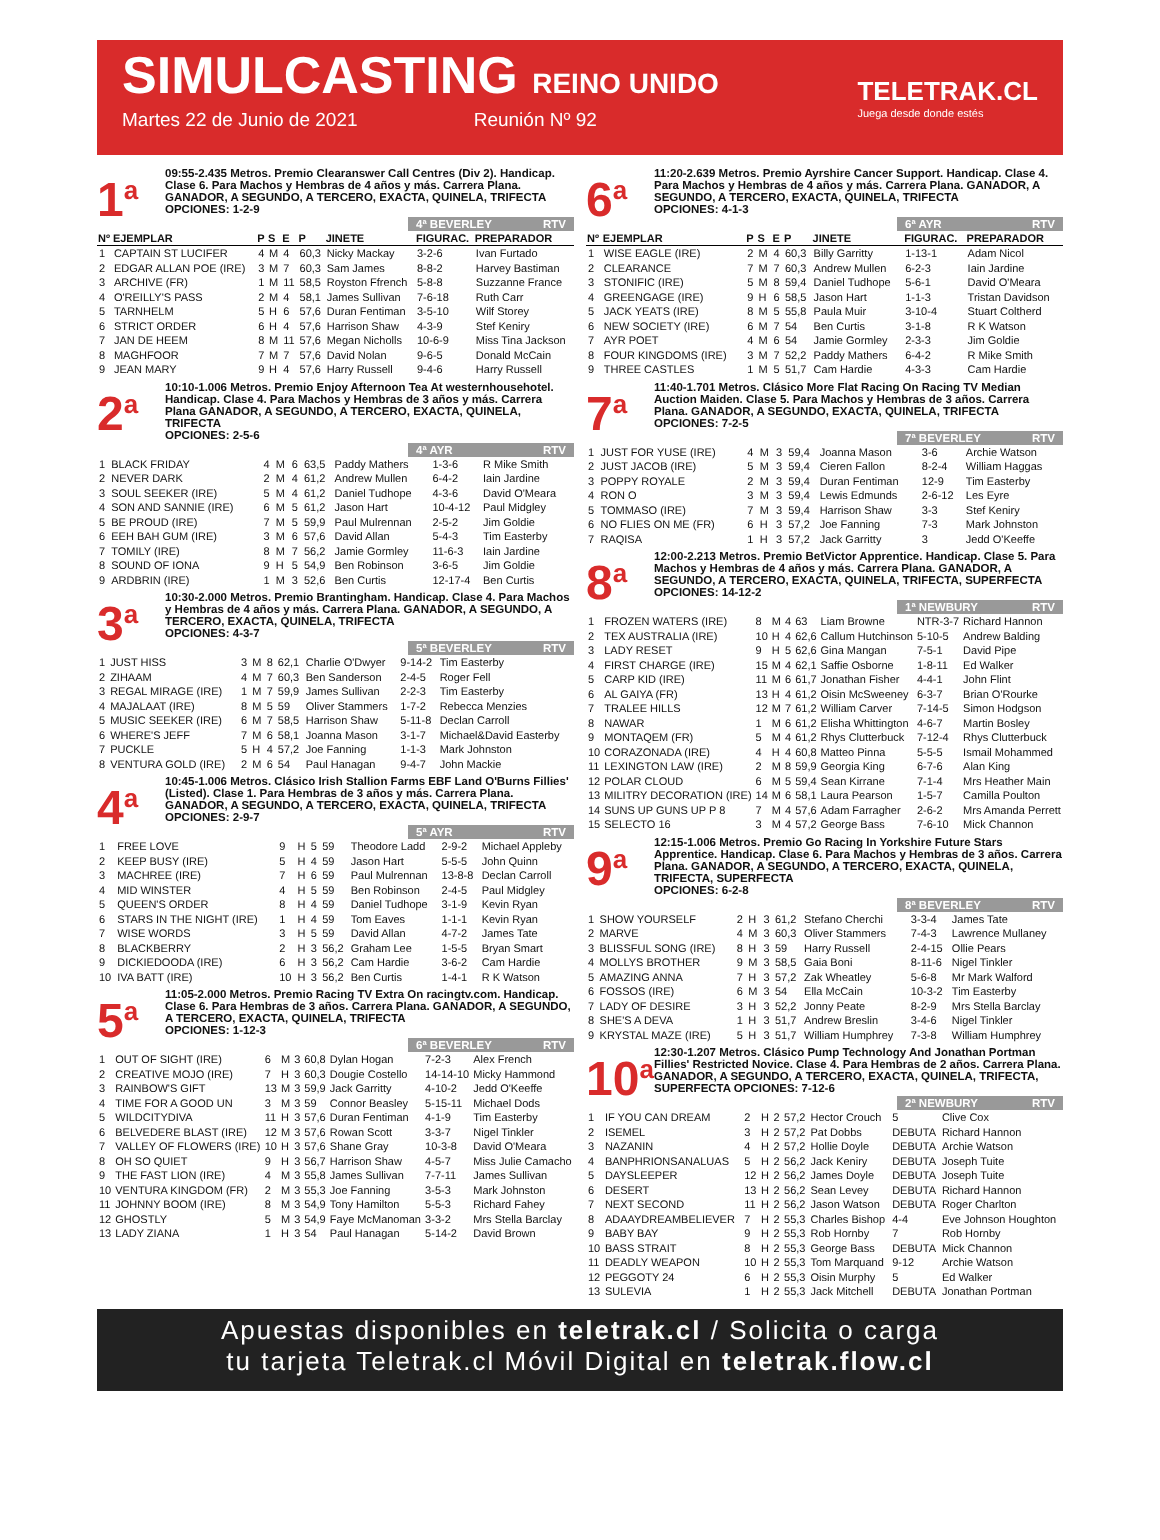SIMULCASTING REINO UNIDO
Martes 22 de Junio de 2021 Reunión Nº 92
TELETRAK.CL
Juega desde donde estés
1<sup>a</sup>
09:55-2.435 Metros. Premio Clearanswer Call Centres (Div 2). Handicap. Clase 6. Para Machos y Hembras de 4 años y más. Carrera Plana. GANADOR, A SEGUNDO, A TERCERO, EXACTA, QUINELA, TRIFECTA
OPCIONES: 1-2-9
4ª BEVERLEY RTV
| Nº | EJEMPLAR | P | S | E | P | JINETE | FIGURAC. | PREPARADOR |
| --- | --- | --- | --- | --- | --- | --- | --- | --- |
| 1 | CAPTAIN ST LUCIFER | 4 | M | 4 | 60,3 | Nicky Mackay | 3-2-6 | Ivan Furtado |
| 2 | EDGAR ALLAN POE (IRE) | 3 | M | 7 | 60,3 | Sam James | 8-8-2 | Harvey Bastiman |
| 3 | ARCHIVE (FR) | 1 | M | 11 | 58,5 | Royston Ffrench | 5-8-8 | Suzzanne France |
| 4 | O'REILLY'S PASS | 2 | M | 4 | 58,1 | James Sullivan | 7-6-18 | Ruth Carr |
| 5 | TARNHELM | 5 | H | 6 | 57,6 | Duran Fentiman | 3-5-10 | Wilf Storey |
| 6 | STRICT ORDER | 6 | H | 4 | 57,6 | Harrison Shaw | 4-3-9 | Stef Keniry |
| 7 | JAN DE HEEM | 8 | M | 11 | 57,6 | Megan Nicholls | 10-6-9 | Miss Tina Jackson |
| 8 | MAGHFOOR | 7 | M | 7 | 57,6 | David Nolan | 9-6-5 | Donald McCain |
| 9 | JEAN MARY | 9 | H | 4 | 57,6 | Harry Russell | 9-4-6 | Harry Russell |
2<sup>a</sup>
10:10-1.006 Metros. Premio Enjoy Afternoon Tea At westernhousehotel. Handicap. Clase 4. Para Machos y Hembras de 3 años y más. Carrera Plana GANADOR, A SEGUNDO, A TERCERO, EXACTA, QUINELA, TRIFECTA
OPCIONES: 2-5-6
4ª AYR RTV
| 1 | BLACK FRIDAY | 4 | M | 6 | 63,5 | Paddy Mathers | 1-3-6 | R Mike Smith |
| 2 | NEVER DARK | 2 | M | 4 | 61,2 | Andrew Mullen | 6-4-2 | Iain Jardine |
| 3 | SOUL SEEKER (IRE) | 5 | M | 4 | 61,2 | Daniel Tudhope | 4-3-6 | David O'Meara |
| 4 | SON AND SANNIE (IRE) | 6 | M | 5 | 61,2 | Jason Hart | 10-4-12 | Paul Midgley |
| 5 | BE PROUD (IRE) | 7 | M | 5 | 59,9 | Paul Mulrennan | 2-5-2 | Jim Goldie |
| 6 | EEH BAH GUM (IRE) | 3 | M | 6 | 57,6 | David Allan | 5-4-3 | Tim Easterby |
| 7 | TOMILY (IRE) | 8 | M | 7 | 56,2 | Jamie Gormley | 11-6-3 | Iain Jardine |
| 8 | SOUND OF IONA | 9 | H | 5 | 54,9 | Ben Robinson | 3-6-5 | Jim Goldie |
| 9 | ARDBRIN (IRE) | 1 | M | 3 | 52,6 | Ben Curtis | 12-17-4 | Ben Curtis |
3<sup>a</sup>
10:30-2.000 Metros. Premio Brantingham. Handicap. Clase 4. Para Machos y Hembras de 4 años y más. Carrera Plana. GANADOR, A SEGUNDO, A TERCERO, EXACTA, QUINELA, TRIFECTA
OPCIONES: 4-3-7
5ª BEVERLEY RTV
| 1 | JUST HISS | 3 | M | 8 | 62,1 | Charlie O'Dwyer | 9-14-2 | Tim Easterby |
| 2 | ZIHAAM | 4 | M | 7 | 60,3 | Ben Sanderson | 2-4-5 | Roger Fell |
| 3 | REGAL MIRAGE (IRE) | 1 | M | 7 | 59,9 | James Sullivan | 2-2-3 | Tim Easterby |
| 4 | MAJALAAT (IRE) | 8 | M | 5 | 59 | Oliver Stammers | 1-7-2 | Rebecca Menzies |
| 5 | MUSIC SEEKER (IRE) | 6 | M | 7 | 58,5 | Harrison Shaw | 5-11-8 | Declan Carroll |
| 6 | WHERE'S JEFF | 7 | M | 6 | 58,1 | Joanna Mason | 3-1-7 | Michael&David Easterby |
| 7 | PUCKLE | 5 | H | 4 | 57,2 | Joe Fanning | 1-1-3 | Mark Johnston |
| 8 | VENTURA GOLD (IRE) | 2 | M | 6 | 54 | Paul Hanagan | 9-4-7 | John Mackie |
4<sup>a</sup>
10:45-1.006 Metros. Clásico Irish Stallion Farms EBF Land O'Burns Fillies' (Listed). Clase 1. Para Hembras de 3 años y más. Carrera Plana. GANADOR, A SEGUNDO, A TERCERO, EXACTA, QUINELA, TRIFECTA
OPCIONES: 2-9-7
5ª AYR RTV
| 1 | FREE LOVE | 9 | H | 5 | 59 | Theodore Ladd | 2-9-2 | Michael Appleby |
| 2 | KEEP BUSY (IRE) | 5 | H | 4 | 59 | Jason Hart | 5-5-5 | John Quinn |
| 3 | MACHREE (IRE) | 7 | H | 6 | 59 | Paul Mulrennan | 13-8-8 | Declan Carroll |
| 4 | MID WINSTER | 4 | H | 5 | 59 | Ben Robinson | 2-4-5 | Paul Midgley |
| 5 | QUEEN'S ORDER | 8 | H | 4 | 59 | Daniel Tudhope | 3-1-9 | Kevin Ryan |
| 6 | STARS IN THE NIGHT (IRE) | 1 | H | 4 | 59 | Tom Eaves | 1-1-1 | Kevin Ryan |
| 7 | WISE WORDS | 3 | H | 5 | 59 | David Allan | 4-7-2 | James Tate |
| 8 | BLACKBERRY | 2 | H | 3 | 56,2 | Graham Lee | 1-5-5 | Bryan Smart |
| 9 | DICKIEDOODA (IRE) | 6 | H | 3 | 56,2 | Cam Hardie | 3-6-2 | Cam Hardie |
| 10 | IVA BATT (IRE) | 10 | H | 3 | 56,2 | Ben Curtis | 1-4-1 | R K Watson |
5<sup>a</sup>
11:05-2.000 Metros. Premio Racing TV Extra On racingtv.com. Handicap. Clase 6. Para Hembras de 3 años. Carrera Plana. GANADOR, A SEGUNDO, A TERCERO, EXACTA, QUINELA, TRIFECTA
OPCIONES: 1-12-3
6ª BEVERLEY RTV
| 1 | OUT OF SIGHT (IRE) | 6 | M | 3 | 60,8 | Dylan Hogan | 7-2-3 | Alex French |
| 2 | CREATIVE MOJO (IRE) | 7 | H | 3 | 60,3 | Dougie Costello | 14-14-10 | Micky Hammond |
| 3 | RAINBOW'S GIFT | 13 | M | 3 | 59,9 | Jack Garritty | 4-10-2 | Jedd O'Keeffe |
| 4 | TIME FOR A GOOD UN | 3 | M | 3 | 59 | Connor Beasley | 5-15-11 | Michael Dods |
| 5 | WILDCITYDIVA | 11 | H | 3 | 57,6 | Duran Fentiman | 4-1-9 | Tim Easterby |
| 6 | BELVEDERE BLAST (IRE) | 12 | M | 3 | 57,6 | Rowan Scott | 3-3-7 | Nigel Tinkler |
| 7 | VALLEY OF FLOWERS (IRE) | 10 | H | 3 | 57,6 | Shane Gray | 10-3-8 | David O'Meara |
| 8 | OH SO QUIET | 9 | H | 3 | 56,7 | Harrison Shaw | 4-5-7 | Miss Julie Camacho |
| 9 | THE FAST LION (IRE) | 4 | M | 3 | 55,8 | James Sullivan | 7-7-11 | James Sullivan |
| 10 | VENTURA KINGDOM (FR) | 2 | M | 3 | 55,3 | Joe Fanning | 3-5-3 | Mark Johnston |
| 11 | JOHNNY BOOM (IRE) | 8 | M | 3 | 54,9 | Tony Hamilton | 5-5-3 | Richard Fahey |
| 12 | GHOSTLY | 5 | M | 3 | 54,9 | Faye McManoman | 3-3-2 | Mrs Stella Barclay |
| 13 | LADY ZIANA | 1 | H | 3 | 54 | Paul Hanagan | 5-14-2 | David Brown |
6<sup>a</sup>
11:20-2.639 Metros. Premio Ayrshire Cancer Support. Handicap. Clase 4. Para Machos y Hembras de 4 años y más. Carrera Plana. GANADOR, A SEGUNDO, A TERCERO, EXACTA, QUINELA, TRIFECTA
OPCIONES: 4-1-3
6ª AYR RTV
| Nº | EJEMPLAR | P | S | E | P | JINETE | FIGURAC. | PREPARADOR |
| --- | --- | --- | --- | --- | --- | --- | --- | --- |
| 1 | WISE EAGLE (IRE) | 2 | M | 4 | 60,3 | Billy Garritty | 1-13-1 | Adam Nicol |
| 2 | CLEARANCE | 7 | M | 7 | 60,3 | Andrew Mullen | 6-2-3 | Iain Jardine |
| 3 | STONIFIC (IRE) | 5 | M | 8 | 59,4 | Daniel Tudhope | 5-6-1 | David O'Meara |
| 4 | GREENGAGE (IRE) | 9 | H | 6 | 58,5 | Jason Hart | 1-1-3 | Tristan Davidson |
| 5 | JACK YEATS (IRE) | 8 | M | 5 | 55,8 | Paula Muir | 3-10-4 | Stuart Coltherd |
| 6 | NEW SOCIETY (IRE) | 6 | M | 7 | 54 | Ben Curtis | 3-1-8 | R K Watson |
| 7 | AYR POET | 4 | M | 6 | 54 | Jamie Gormley | 2-3-3 | Jim Goldie |
| 8 | FOUR KINGDOMS (IRE) | 3 | M | 7 | 52,2 | Paddy Mathers | 6-4-2 | R Mike Smith |
| 9 | THREE CASTLES | 1 | M | 5 | 51,7 | Cam Hardie | 4-3-3 | Cam Hardie |
7<sup>a</sup>
11:40-1.701 Metros. Clásico More Flat Racing On Racing TV Median Auction Maiden. Clase 5. Para Machos y Hembras de 3 años. Carrera Plana. GANADOR, A SEGUNDO, EXACTA, QUINELA, TRIFECTA
OPCIONES: 7-2-5
7ª BEVERLEY RTV
| 1 | JUST FOR YUSE (IRE) | 4 | M | 3 | 59,4 | Joanna Mason | 3-6 | Archie Watson |
| 2 | JUST JACOB (IRE) | 5 | M | 3 | 59,4 | Cieren Fallon | 8-2-4 | William Haggas |
| 3 | POPPY ROYALE | 2 | M | 3 | 59,4 | Duran Fentiman | 12-9 | Tim Easterby |
| 4 | RON O | 3 | M | 3 | 59,4 | Lewis Edmunds | 2-6-12 | Les Eyre |
| 5 | TOMMASO (IRE) | 7 | M | 3 | 59,4 | Harrison Shaw | 3-3 | Stef Keniry |
| 6 | NO FLIES ON ME (FR) | 6 | H | 3 | 57,2 | Joe Fanning | 7-3 | Mark Johnston |
| 7 | RAQISA | 1 | H | 3 | 57,2 | Jack Garritty | 3 | Jedd O'Keeffe |
8<sup>a</sup>
12:00-2.213 Metros. Premio BetVictor Apprentice. Handicap. Clase 5. Para Machos y Hembras de 4 años y más. Carrera Plana. GANADOR, A SEGUNDO, A TERCERO, EXACTA, QUINELA, TRIFECTA, SUPERFECTA
OPCIONES: 14-12-2
1ª NEWBURY RTV
| 1 | FROZEN WATERS (IRE) | 8 | M | 4 | 63 | Liam Browne | NTR-3-7 | Richard Hannon |
| 2 | TEX AUSTRALIA (IRE) | 10 | H | 4 | 62,6 | Callum Hutchinson | 5-10-5 | Andrew Balding |
| 3 | LADY RESET | 9 | H | 5 | 62,6 | Gina Mangan | 7-5-1 | David Pipe |
| 4 | FIRST CHARGE (IRE) | 15 | M | 4 | 62,1 | Saffie Osborne | 1-8-11 | Ed Walker |
| 5 | CARP KID (IRE) | 11 | M | 6 | 61,7 | Jonathan Fisher | 4-4-1 | John Flint |
| 6 | AL GAIYA (FR) | 13 | H | 4 | 61,2 | Oisin McSweeney | 6-3-7 | Brian O'Rourke |
| 7 | TRALEE HILLS | 12 | M | 7 | 61,2 | William Carver | 7-14-5 | Simon Hodgson |
| 8 | NAWAR | 1 | M | 6 | 61,2 | Elisha Whittington | 4-6-7 | Martin Bosley |
| 9 | MONTAQEM (FR) | 5 | M | 4 | 61,2 | Rhys Clutterbuck | 7-12-4 | Rhys Clutterbuck |
| 10 | CORAZONADA (IRE) | 4 | H | 4 | 60,8 | Matteo Pinna | 5-5-5 | Ismail Mohammed |
| 11 | LEXINGTON LAW (IRE) | 2 | M | 8 | 59,9 | Georgia King | 6-7-6 | Alan King |
| 12 | POLAR CLOUD | 6 | M | 5 | 59,4 | Sean Kirrane | 7-1-4 | Mrs Heather Main |
| 13 | MILITRY DECORATION (IRE) | 14 | M | 6 | 58,1 | Laura Pearson | 1-5-7 | Camilla Poulton |
| 14 | SUNS UP GUNS UP P 8 | 7 | M | 4 | 57,6 | Adam Farragher | 2-6-2 | Mrs Amanda Perrett |
| 15 | SELECTO 16 | 3 | M | 4 | 57,2 | George Bass | 7-6-10 | Mick Channon |
9<sup>a</sup>
12:15-1.006 Metros. Premio Go Racing In Yorkshire Future Stars Apprentice. Handicap. Clase 6. Para Machos y Hembras de 3 años. Carrera Plana. GANADOR, A SEGUNDO, A TERCERO, EXACTA, QUINELA, TRIFECTA, SUPERFECTA
OPCIONES: 6-2-8
8ª BEVERLEY RTV
| 1 | SHOW YOURSELF | 2 | H | 3 | 61,2 | Stefano Cherchi | 3-3-4 | James Tate |
| 2 | MARVE | 4 | M | 3 | 60,3 | Oliver Stammers | 7-4-3 | Lawrence Mullaney |
| 3 | BLISSFUL SONG (IRE) | 8 | H | 3 | 59 | Harry Russell | 2-4-15 | Ollie Pears |
| 4 | MOLLYS BROTHER | 9 | M | 3 | 58,5 | Gaia Boni | 8-11-6 | Nigel Tinkler |
| 5 | AMAZING ANNA | 7 | H | 3 | 57,2 | Zak Wheatley | 5-6-8 | Mr Mark Walford |
| 6 | FOSSOS (IRE) | 6 | M | 3 | 54 | Ella McCain | 10-3-2 | Tim Easterby |
| 7 | LADY OF DESIRE | 3 | H | 3 | 52,2 | Jonny Peate | 8-2-9 | Mrs Stella Barclay |
| 8 | SHE'S A DEVA | 1 | H | 3 | 51,7 | Andrew Breslin | 3-4-6 | Nigel Tinkler |
| 9 | KRYSTAL MAZE (IRE) | 5 | H | 3 | 51,7 | William Humphrey | 7-3-8 | William Humphrey |
10<sup>a</sup>
12:30-1.207 Metros. Clásico Pump Technology And Jonathan Portman Fillies' Restricted Novice. Clase 4. Para Hembras de 2 años. Carrera Plana. GANADOR, A SEGUNDO, A TERCERO, EXACTA, QUINELA, TRIFECTA, SUPERFECTA OPCIONES: 7-12-6
2ª NEWBURY RTV
| 1 | IF YOU CAN DREAM | 2 | H | 2 | 57,2 | Hector Crouch | 5 | Clive Cox |
| 2 | ISEMEL | 3 | H | 2 | 57,2 | Pat Dobbs | DEBUTA | Richard Hannon |
| 3 | NAZANIN | 4 | H | 2 | 57,2 | Hollie Doyle | DEBUTA | Archie Watson |
| 4 | BANPHRIONSANALUAS | 5 | H | 2 | 56,2 | Jack Keniry | DEBUTA | Joseph Tuite |
| 5 | DAYSLEEPER | 12 | H | 2 | 56,2 | James Doyle | DEBUTA | Joseph Tuite |
| 6 | DESERT | 13 | H | 2 | 56,2 | Sean Levey | DEBUTA | Richard Hannon |
| 7 | NEXT SECOND | 11 | H | 2 | 56,2 | Jason Watson | DEBUTA | Roger Charlton |
| 8 | ADAAYDREAMBELIEVER | 7 | H | 2 | 55,3 | Charles Bishop | 4-4 | Eve Johnson Houghton |
| 9 | BABY BAY | 9 | H | 2 | 55,3 | Rob Hornby | 7 | Rob Hornby |
| 10 | BASS STRAIT | 8 | H | 2 | 55,3 | George Bass | DEBUTA | Mick Channon |
| 11 | DEADLY WEAPON | 10 | H | 2 | 55,3 | Tom Marquand | 9-12 | Archie Watson |
| 12 | PEGGOTY 24 | 6 | H | 2 | 55,3 | Oisin Murphy | 5 | Ed Walker |
| 13 | SULEVIA | 1 | H | 2 | 55,3 | Jack Mitchell | DEBUTA | Jonathan Portman |
Apuestas disponibles en teletrak.cl / Solicita o carga
tu tarjeta Teletrak.cl Móvil Digital en teletrak.flow.cl